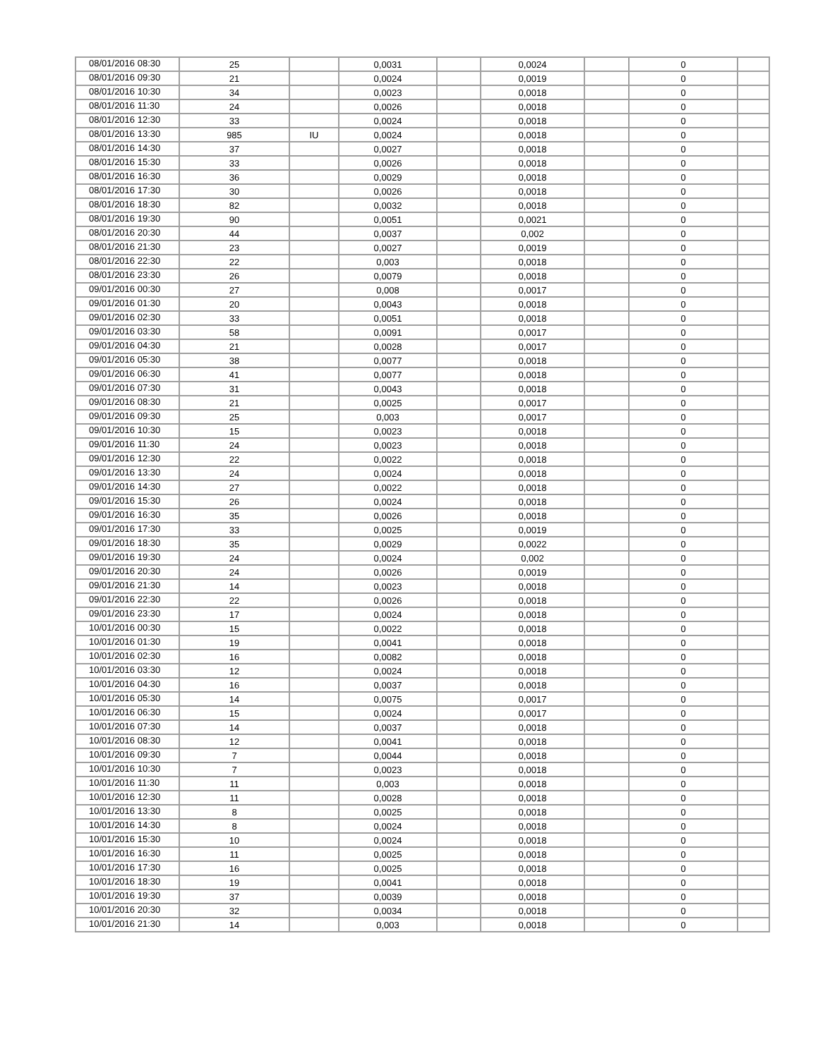| 08/01/2016 08:30 | 25 | | 0,0031 | | 0,0024 | | 0 | |
| 08/01/2016 09:30 | 21 | | 0,0024 | | 0,0019 | | 0 | |
| 08/01/2016 10:30 | 34 | | 0,0023 | | 0,0018 | | 0 | |
| 08/01/2016 11:30 | 24 | | 0,0026 | | 0,0018 | | 0 | |
| 08/01/2016 12:30 | 33 | | 0,0024 | | 0,0018 | | 0 | |
| 08/01/2016 13:30 | 985 | IU | 0,0024 | | 0,0018 | | 0 | |
| 08/01/2016 14:30 | 37 | | 0,0027 | | 0,0018 | | 0 | |
| 08/01/2016 15:30 | 33 | | 0,0026 | | 0,0018 | | 0 | |
| 08/01/2016 16:30 | 36 | | 0,0029 | | 0,0018 | | 0 | |
| 08/01/2016 17:30 | 30 | | 0,0026 | | 0,0018 | | 0 | |
| 08/01/2016 18:30 | 82 | | 0,0032 | | 0,0018 | | 0 | |
| 08/01/2016 19:30 | 90 | | 0,0051 | | 0,0021 | | 0 | |
| 08/01/2016 20:30 | 44 | | 0,0037 | | 0,002 | | 0 | |
| 08/01/2016 21:30 | 23 | | 0,0027 | | 0,0019 | | 0 | |
| 08/01/2016 22:30 | 22 | | 0,003 | | 0,0018 | | 0 | |
| 08/01/2016 23:30 | 26 | | 0,0079 | | 0,0018 | | 0 | |
| 09/01/2016 00:30 | 27 | | 0,008 | | 0,0017 | | 0 | |
| 09/01/2016 01:30 | 20 | | 0,0043 | | 0,0018 | | 0 | |
| 09/01/2016 02:30 | 33 | | 0,0051 | | 0,0018 | | 0 | |
| 09/01/2016 03:30 | 58 | | 0,0091 | | 0,0017 | | 0 | |
| 09/01/2016 04:30 | 21 | | 0,0028 | | 0,0017 | | 0 | |
| 09/01/2016 05:30 | 38 | | 0,0077 | | 0,0018 | | 0 | |
| 09/01/2016 06:30 | 41 | | 0,0077 | | 0,0018 | | 0 | |
| 09/01/2016 07:30 | 31 | | 0,0043 | | 0,0018 | | 0 | |
| 09/01/2016 08:30 | 21 | | 0,0025 | | 0,0017 | | 0 | |
| 09/01/2016 09:30 | 25 | | 0,003 | | 0,0017 | | 0 | |
| 09/01/2016 10:30 | 15 | | 0,0023 | | 0,0018 | | 0 | |
| 09/01/2016 11:30 | 24 | | 0,0023 | | 0,0018 | | 0 | |
| 09/01/2016 12:30 | 22 | | 0,0022 | | 0,0018 | | 0 | |
| 09/01/2016 13:30 | 24 | | 0,0024 | | 0,0018 | | 0 | |
| 09/01/2016 14:30 | 27 | | 0,0022 | | 0,0018 | | 0 | |
| 09/01/2016 15:30 | 26 | | 0,0024 | | 0,0018 | | 0 | |
| 09/01/2016 16:30 | 35 | | 0,0026 | | 0,0018 | | 0 | |
| 09/01/2016 17:30 | 33 | | 0,0025 | | 0,0019 | | 0 | |
| 09/01/2016 18:30 | 35 | | 0,0029 | | 0,0022 | | 0 | |
| 09/01/2016 19:30 | 24 | | 0,0024 | | 0,002 | | 0 | |
| 09/01/2016 20:30 | 24 | | 0,0026 | | 0,0019 | | 0 | |
| 09/01/2016 21:30 | 14 | | 0,0023 | | 0,0018 | | 0 | |
| 09/01/2016 22:30 | 22 | | 0,0026 | | 0,0018 | | 0 | |
| 09/01/2016 23:30 | 17 | | 0,0024 | | 0,0018 | | 0 | |
| 10/01/2016 00:30 | 15 | | 0,0022 | | 0,0018 | | 0 | |
| 10/01/2016 01:30 | 19 | | 0,0041 | | 0,0018 | | 0 | |
| 10/01/2016 02:30 | 16 | | 0,0082 | | 0,0018 | | 0 | |
| 10/01/2016 03:30 | 12 | | 0,0024 | | 0,0018 | | 0 | |
| 10/01/2016 04:30 | 16 | | 0,0037 | | 0,0018 | | 0 | |
| 10/01/2016 05:30 | 14 | | 0,0075 | | 0,0017 | | 0 | |
| 10/01/2016 06:30 | 15 | | 0,0024 | | 0,0017 | | 0 | |
| 10/01/2016 07:30 | 14 | | 0,0037 | | 0,0018 | | 0 | |
| 10/01/2016 08:30 | 12 | | 0,0041 | | 0,0018 | | 0 | |
| 10/01/2016 09:30 | 7 | | 0,0044 | | 0,0018 | | 0 | |
| 10/01/2016 10:30 | 7 | | 0,0023 | | 0,0018 | | 0 | |
| 10/01/2016 11:30 | 11 | | 0,003 | | 0,0018 | | 0 | |
| 10/01/2016 12:30 | 11 | | 0,0028 | | 0,0018 | | 0 | |
| 10/01/2016 13:30 | 8 | | 0,0025 | | 0,0018 | | 0 | |
| 10/01/2016 14:30 | 8 | | 0,0024 | | 0,0018 | | 0 | |
| 10/01/2016 15:30 | 10 | | 0,0024 | | 0,0018 | | 0 | |
| 10/01/2016 16:30 | 11 | | 0,0025 | | 0,0018 | | 0 | |
| 10/01/2016 17:30 | 16 | | 0,0025 | | 0,0018 | | 0 | |
| 10/01/2016 18:30 | 19 | | 0,0041 | | 0,0018 | | 0 | |
| 10/01/2016 19:30 | 37 | | 0,0039 | | 0,0018 | | 0 | |
| 10/01/2016 20:30 | 32 | | 0,0034 | | 0,0018 | | 0 | |
| 10/01/2016 21:30 | 14 | | 0,003 | | 0,0018 | | 0 | |